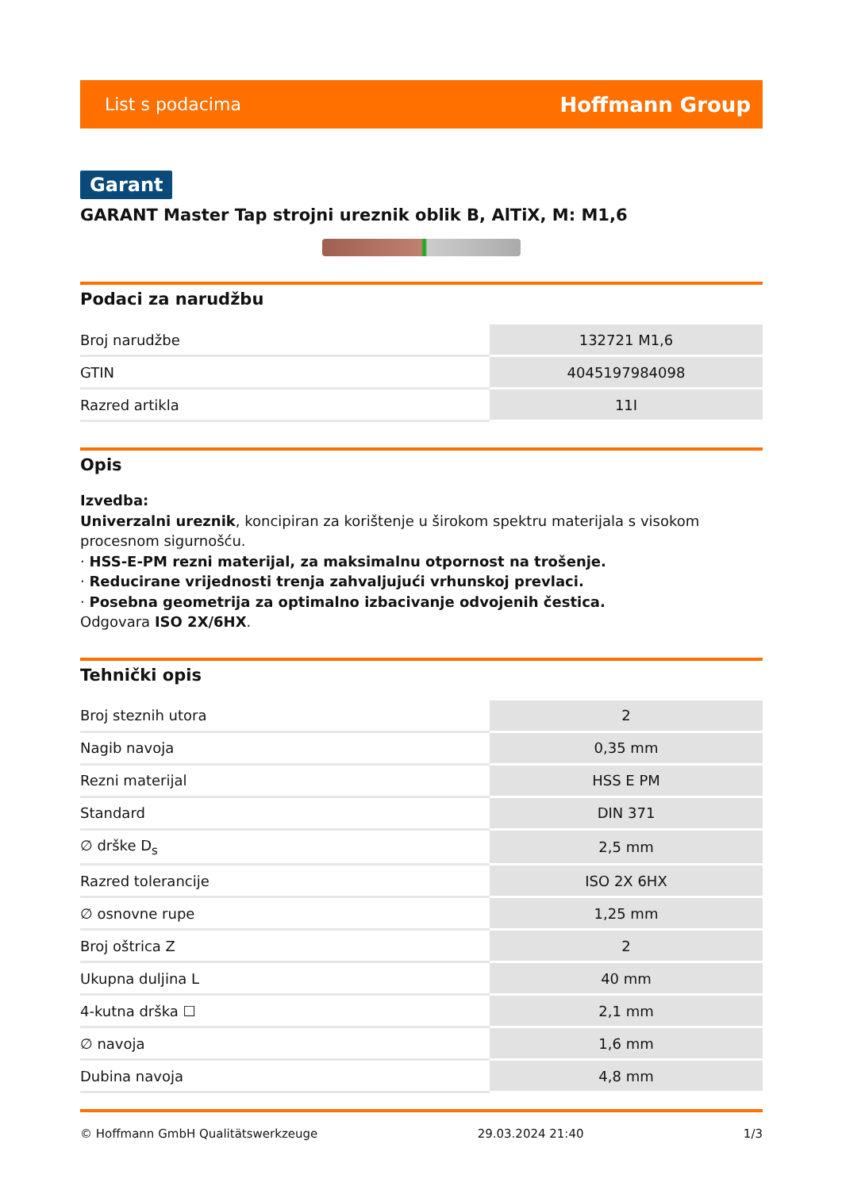List s podacima Hoffmann Group
Garant
GARANT Master Tap strojni ureznik oblik B, AlTiX, M: M1,6
Podaci za narudžbu
| Broj narudžbe | 132721 M1,6 |
| GTIN | 4045197984098 |
| Razred artikla | 11I |
Opis
Izvedba:
Univerzalni ureznik, koncipiran za korištenje u širokom spektru materijala s visokom procesnom sigurnošću.
· HSS-E-PM rezni materijal, za maksimalnu otpornost na trošenje.
· Reducirane vrijednosti trenja zahvaljujući vrhunskoj prevlaci.
· Posebna geometrija za optimalno izbacivanje odvojenih čestica.
Odgovara ISO 2X/6HX.
Tehnički opis
| Broj steznih utora | 2 |
| Nagib navoja | 0,35 mm |
| Rezni materijal | HSS E PM |
| Standard | DIN 371 |
| ∅ drške D<sub>s</sub> | 2,5 mm |
| Razred tolerancije | ISO 2X 6HX |
| ∅ osnovne rupe | 1,25 mm |
| Broj oštrica Z | 2 |
| Ukupna duljina L | 40 mm |
| 4-kutna drška ☐ | 2,1 mm |
| ∅ navoja | 1,6 mm |
| Dubina navoja | 4,8 mm |
© Hoffmann GmbH Qualitätswerkzeuge 29.03.2024 21:40 1/3